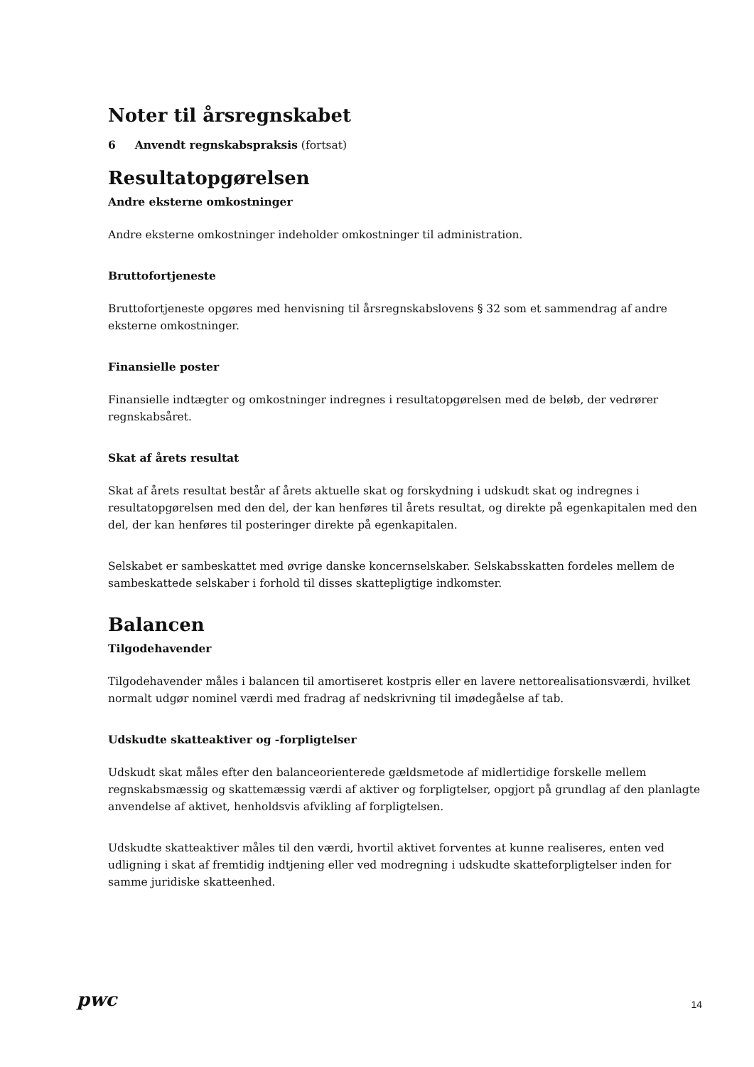Noter til årsregnskabet
6 Anvendt regnskabspraksis (fortsat)
Resultatopgørelsen
Andre eksterne omkostninger
Andre eksterne omkostninger indeholder omkostninger til administration.
Bruttofortjeneste
Bruttofortjeneste opgøres med henvisning til årsregnskabslovens § 32 som et sammendrag af andre eksterne omkostninger.
Finansielle poster
Finansielle indtægter og omkostninger indregnes i resultatopgørelsen med de beløb, der vedrører regnskabsåret.
Skat af årets resultat
Skat af årets resultat består af årets aktuelle skat og forskydning i udskudt skat og indregnes i resultatopgørelsen med den del, der kan henføres til årets resultat, og direkte på egenkapitalen med den del, der kan henføres til posteringer direkte på egenkapitalen.
Selskabet er sambeskattet med øvrige danske koncernselskaber. Selskabsskatten fordeles mellem de sambeskattede selskaber i forhold til disses skattepligtige indkomster.
Balancen
Tilgodehavender
Tilgodehavender måles i balancen til amortiseret kostpris eller en lavere nettorealisationsværdi, hvilket normalt udgør nominel værdi med fradrag af nedskrivning til imødegåelse af tab.
Udskudte skatteaktiver og -forpligtelser
Udskudt skat måles efter den balanceorienterede gældsmetode af midlertidige forskelle mellem regnskabsmæssig og skattemæssig værdi af aktiver og forpligtelser, opgjort på grundlag af den planlagte anvendelse af aktivet, henholdsvis afvikling af forpligtelsen.
Udskudte skatteaktiver måles til den værdi, hvortil aktivet forventes at kunne realiseres, enten ved udligning i skat af fremtidig indtjening eller ved modregning i udskudte skatteforpligtelser inden for samme juridiske skatteenhed.
pwc
14